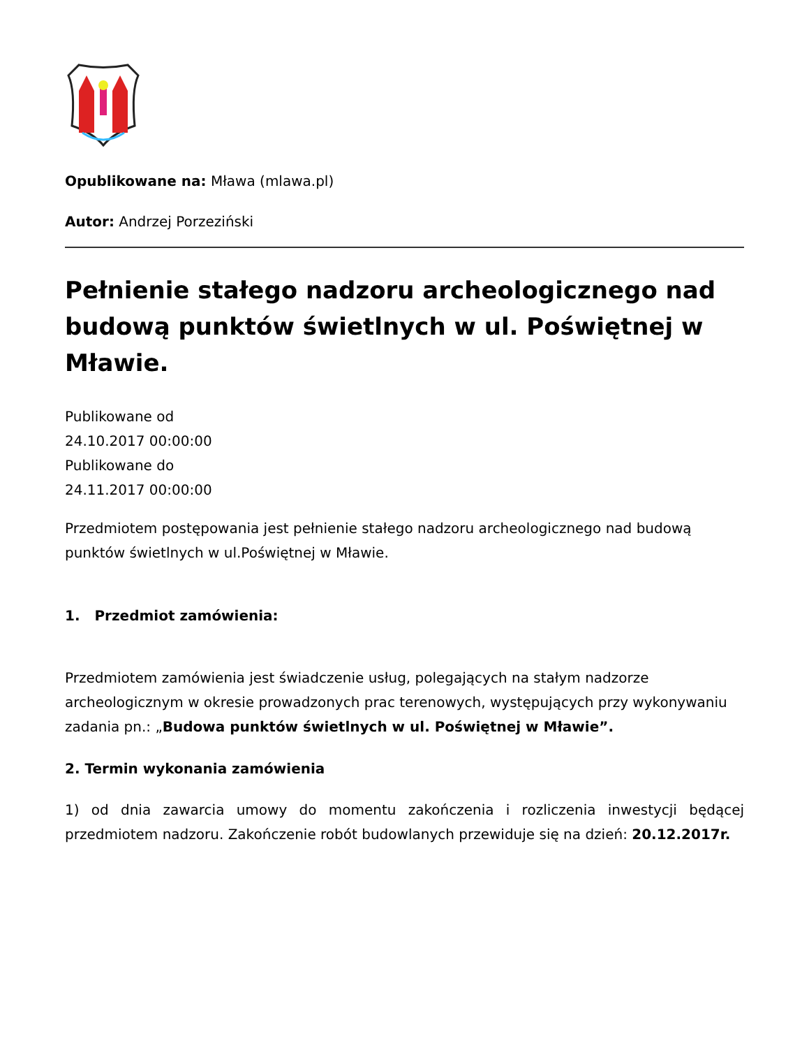Opublikowane na: Mława (mlawa.pl)
Autor: Andrzej Porzeziński
Pełnienie stałego nadzoru archeologicznego nad budową punktów świetlnych w ul. Poświętnej w Mławie.
Publikowane od
24.10.2017 00:00:00
Publikowane do
24.11.2017 00:00:00
Przedmiotem postępowania jest pełnienie stałego nadzoru archeologicznego nad budową punktów świetlnych w ul.Poświętnej w Mławie.
1. Przedmiot zamówienia:
Przedmiotem zamówienia jest świadczenie usług, polegających na stałym nadzorze archeologicznym w okresie prowadzonych prac terenowych, występujących przy wykonywaniu zadania pn.: „Budowa punktów świetlnych w ul. Poświętnej w Mławie”.
2. Termin wykonania zamówienia
1) od dnia zawarcia umowy do momentu zakończenia i rozliczenia inwestycji będącej przedmiotem nadzoru. Zakończenie robót budowlanych przewiduje się na dzień: 20.12.2017r.